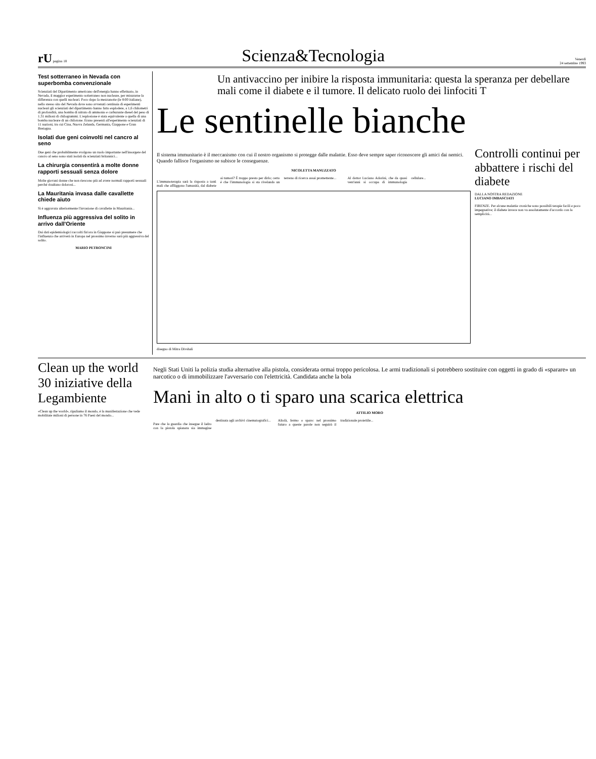rU pagina 18 Scienza&Tecnologia Venerdì
24 settembre 1993
Test sotterraneo in Nevada con superbomba convenzionale
Scienziati del Dipartimento americano dell'energia hanno effettuato, in Nevada, il maggior esperimento sotterraneo non nucleare, per misurarne la differenza con quelli nucleari. Poco dopo la mezzanotte (le 8:00 italiane), nello stesso sito del Nevada dove sono avvenuti centinaia di esperimenti nucleari gli scienziati del dipartimento hanno fatto esplodere, a 1,6 chilometri di profondità, una bomba di nitrato di ammonio e carburante diesel del peso di 1.31 milioni di chilogrammi. L'esplosione è stata equivalente a quella di una bomba nucleare di un chilotone. Erano presenti all'esperimento scienziati di 11 nazioni, tra cui Cina, Nuova Zelanda, Germania, Giappone e Gran Bretagna.
Isolati due geni coinvolti nel cancro al seno
Due geni che probabilmente svolgono un ruolo importante nell'insorgere del cancro al seno sono stati isolati da scienziati britannici...
La chirurgia consentirà a molte donne rapporti sessuali senza dolore
Molte giovani donne che non riescono più ad avere normali rapporti sessuali perché risultano dolorosi...
La Mauritania invasa dalle cavallette chiede aiuto
Si è aggravata ulteriormente l'invasione di cavallette in Mauritania...
Influenza più aggressiva del solito in arrivo dall'Oriente
Dai dati epidemiologici raccolti fin'ora in Giappone si può presumere che l'influenza che arriverà in Europa nel prossimo inverno sarà più aggressiva del solito.
MARIO PETRONCINI
Un antivaccino per inibire la risposta immunitaria: questa la speranza per debellare mali come il diabete e il tumore. Il delicato ruolo dei linfociti T
Le sentinelle bianche
Il sistema immunitario è il meccanismo con cui il nostro organismo si protegge dalle malattie. Esso deve sempre saper riconoscere gli amici dai nemici. Quando fallisce l'organismo ne subisce le conseguenze.
NICOLETTA MANUZZATO
L'immunoterapia sarà la risposta a tanti mali che affliggono l'umanità, dal diabete ai tumori? È troppo presto per dirlo; certo è che l'immunologia si sta rivelando un terreno di ricerca assai promettente...
Al dottor Luciano Adorini, che da quasi vent'anni si occupa di immunologia cellulare...
disegno di Mitra Divshali
Controlli continui per abbattere i rischi del diabete
DALLA NOSTRA REDAZIONE
LUCIANO IMBASCIATI
FIRENZE. Per alcune malattie croniche sono possibili terapie facili e poco impegnative; il diabete invece non va assolutamente d'accordo con la semplicità...
Clean up the world 30 iniziative della Legambiente
«Clean up the world», ripuliamo il mondo, è la manifestazione che vede mobilitate milioni di persone in 76 Paesi del mondo...
Negli Stati Uniti la polizia studia alternative alla pistola, considerata ormai troppo pericolosa. Le armi tradizionali si potrebbero sostituire con oggetti in grado di «sparare» un narcotico o di immobilizzare l'avversario con l'elettricità. Candidata anche la bola
Mani in alto o ti sparo una scarica elettrica
ATTILIO MORO
Pare che la guardia che insegue il ladro con la pistola spianata sia immagine destinata agli archivi cinematografici...
Altolà, fermo o sparo: nel prossimo futuro a queste parole non seguirà il tradizionale proiettile...